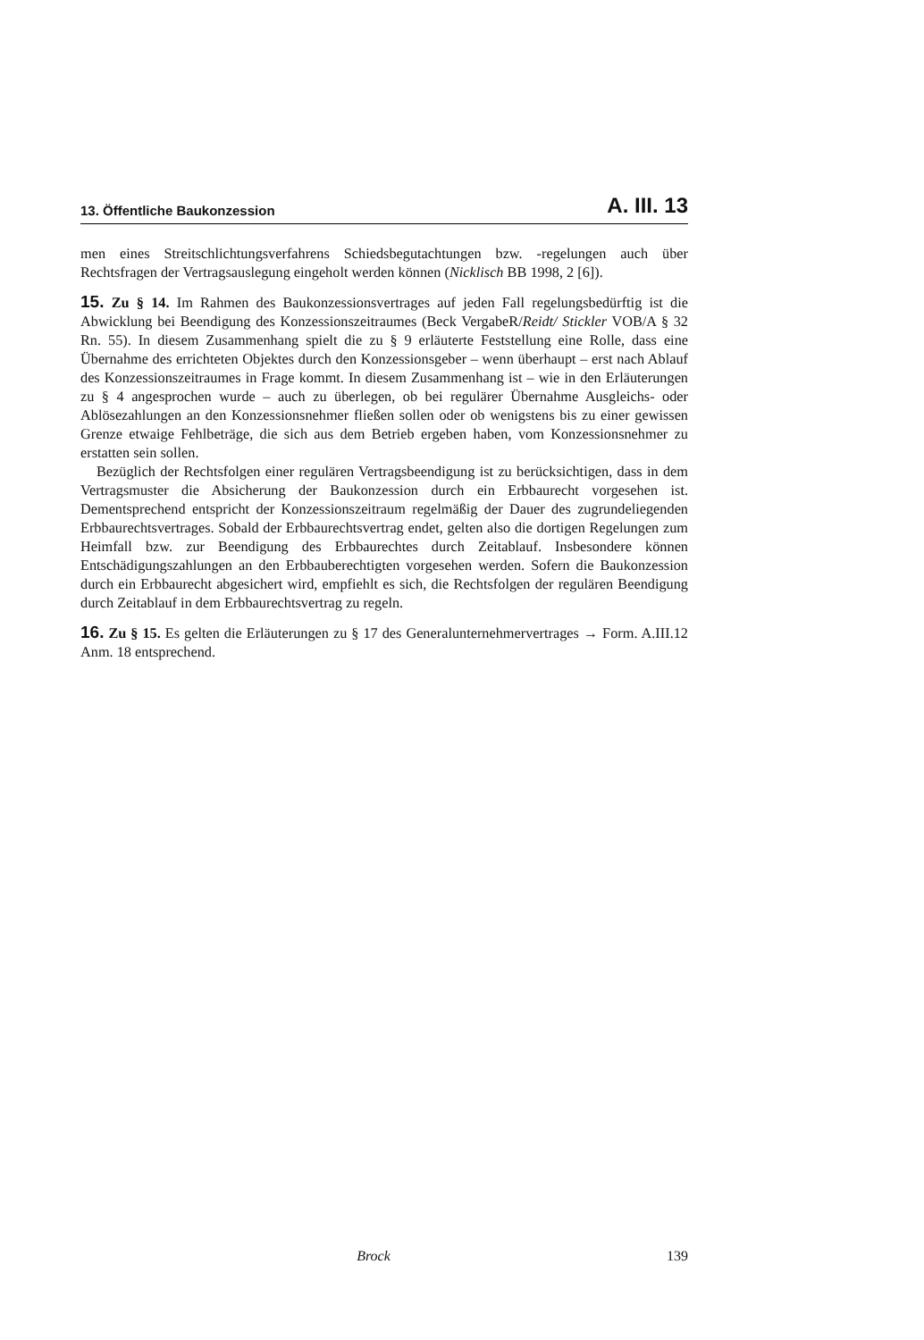13. Öffentliche Baukonzession A. III. 13
men eines Streitschlichtungsverfahrens Schiedsbegutachtungen bzw. -regelungen auch über Rechtsfragen der Vertragsauslegung eingeholt werden können (Nicklisch BB 1998, 2 [6]).
15. Zu § 14. Im Rahmen des Baukonzessionsvertrages auf jeden Fall regelungsbedürftig ist die Abwicklung bei Beendigung des Konzessionszeitraumes (Beck VergabeR/Reidt/ Stickler VOB/A § 32 Rn. 55). In diesem Zusammenhang spielt die zu § 9 erläuterte Feststellung eine Rolle, dass eine Übernahme des errichteten Objektes durch den Konzessionsgeber – wenn überhaupt – erst nach Ablauf des Konzessionszeitraumes in Frage kommt. In diesem Zusammenhang ist – wie in den Erläuterungen zu § 4 angesprochen wurde – auch zu überlegen, ob bei regulärer Übernahme Ausgleichs- oder Ablösezahlungen an den Konzessionsnehmer fließen sollen oder ob wenigstens bis zu einer gewissen Grenze etwaige Fehlbeträge, die sich aus dem Betrieb ergeben haben, vom Konzessionsnehmer zu erstatten sein sollen.
Bezüglich der Rechtsfolgen einer regulären Vertragsbeendigung ist zu berücksichtigen, dass in dem Vertragsmuster die Absicherung der Baukonzession durch ein Erbbaurecht vorgesehen ist. Dementsprechend entspricht der Konzessionszeitraum regelmäßig der Dauer des zugrundeliegenden Erbbaurechtsvertrages. Sobald der Erbbaurechtsvertrag endet, gelten also die dortigen Regelungen zum Heimfall bzw. zur Beendigung des Erbbaurechtes durch Zeitablauf. Insbesondere können Entschädigungszahlungen an den Erbbauberechtigten vorgesehen werden. Sofern die Baukonzession durch ein Erbbaurecht abgesichert wird, empfiehlt es sich, die Rechtsfolgen der regulären Beendigung durch Zeitablauf in dem Erbbaurechtsvertrag zu regeln.
16. Zu § 15. Es gelten die Erläuterungen zu § 17 des Generalunternehmervertrages → Form. A.III.12 Anm. 18 entsprechend.
Brock 139